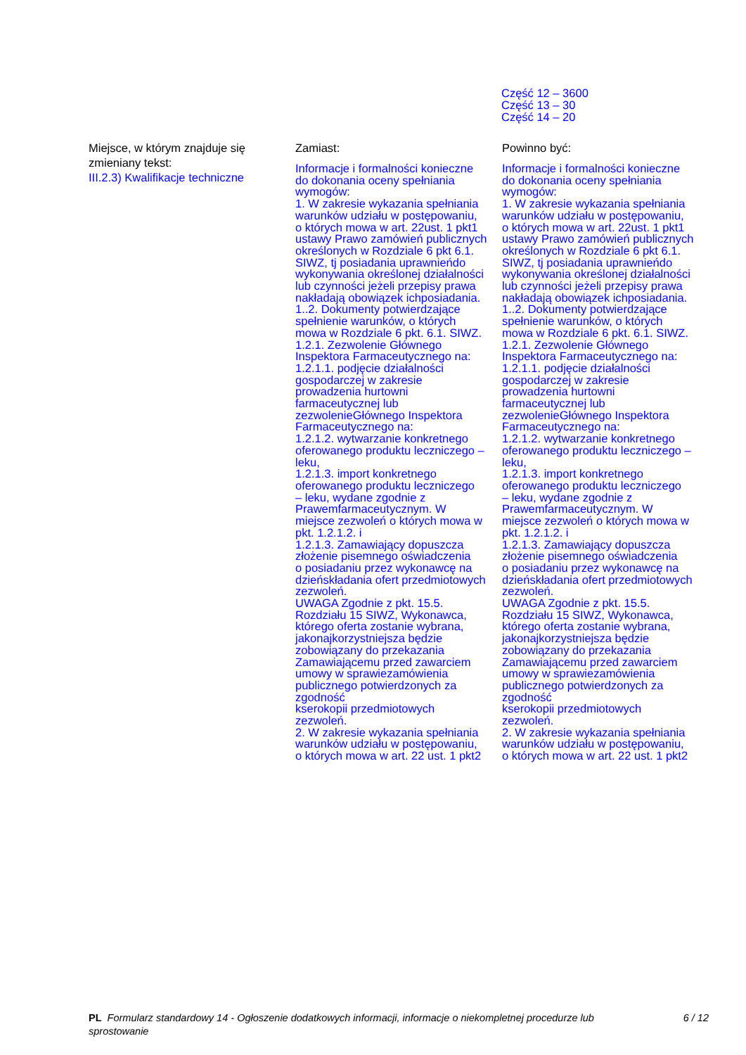Część 12 – 3600
Część 13 – 30
Część 14 – 20
Miejsce, w którym znajduje się zmieniany tekst:
III.2.3) Kwalifikacje techniczne
Zamiast:
Informacje i formalności konieczne
do dokonania oceny spełniania
wymogów:
1. W zakresie wykazania spełniania
warunków udziału w postępowaniu,
o których mowa w art. 22ust. 1 pkt1
ustawy Prawo zamówień publicznych
określonych w Rozdziale 6 pkt 6.1.
SIWZ, tj posiadania uprawnieńdo
wykonywania określonej działalności
lub czynności jeżeli przepisy prawa
nakładają obowiązek ichposiadania.
1..2. Dokumenty potwierdzające
spełnienie warunków, o których
mowa w Rozdziale 6 pkt. 6.1. SIWZ.
1.2.1. Zezwolenie Głównego
Inspektora Farmaceutycznego na:
1.2.1.1. podjęcie działalności
gospodarczej w zakresie
prowadzenia hurtowni
farmaceutycznej lub
zezwolenieGłównego Inspektora
Farmaceutycznego na:
1.2.1.2. wytwarzanie konkretnego
oferowanego produktu leczniczego –
leku,
1.2.1.3. import konkretnego
oferowanego produktu leczniczego
– leku, wydane zgodnie z
Prawemfarmaceutycznym. W
miejsce zezwoleń o których mowa w
pkt. 1.2.1.2. i
1.2.1.3. Zamawiający dopuszcza
złożenie pisemnego oświadczenia
o posiadaniu przez wykonawcę na
dzieńskładania ofert przedmiotowych
zezwoleń.
UWAGA Zgodnie z pkt. 15.5.
Rozdziału 15 SIWZ, Wykonawca,
którego oferta zostanie wybrana,
jakonajkorzystniejsza będzie
zobowiązany do przekazania
Zamawiającemu przed zawarciem
umowy w sprawiezamówienia
publicznego potwierdzonych za
zgodność
kserokopii przedmiotowych
zezwoleń.
2. W zakresie wykazania spełniania
warunków udziału w postępowaniu,
o których mowa w art. 22 ust. 1 pkt2
Powinno być:
Informacje i formalności konieczne
do dokonania oceny spełniania
wymogów:
1. W zakresie wykazania spełniania
warunków udziału w postępowaniu,
o których mowa w art. 22ust. 1 pkt1
ustawy Prawo zamówień publicznych
określonych w Rozdziale 6 pkt 6.1.
SIWZ, tj posiadania uprawnieńdo
wykonywania określonej działalności
lub czynności jeżeli przepisy prawa
nakładają obowiązek ichposiadania.
1..2. Dokumenty potwierdzające
spełnienie warunków, o których
mowa w Rozdziale 6 pkt. 6.1. SIWZ.
1.2.1. Zezwolenie Głównego
Inspektora Farmaceutycznego na:
1.2.1.1. podjęcie działalności
gospodarczej w zakresie
prowadzenia hurtowni
farmaceutycznej lub
zezwolenieGłównego Inspektora
Farmaceutycznego na:
1.2.1.2. wytwarzanie konkretnego
oferowanego produktu leczniczego –
leku,
1.2.1.3. import konkretnego
oferowanego produktu leczniczego
– leku, wydane zgodnie z
Prawemfarmaceutycznym. W
miejsce zezwoleń o których mowa w
pkt. 1.2.1.2. i
1.2.1.3. Zamawiający dopuszcza
złożenie pisemnego oświadczenia
o posiadaniu przez wykonawcę na
dzieńskładania ofert przedmiotowych
zezwoleń.
UWAGA Zgodnie z pkt. 15.5.
Rozdziału 15 SIWZ, Wykonawca,
którego oferta zostanie wybrana,
jakonajkorzystniejsza będzie
zobowiązany do przekazania
Zamawiającemu przed zawarciem
umowy w sprawiezamówienia
publicznego potwierdzonych za
zgodność
kserokopii przedmiotowych
zezwoleń.
2. W zakresie wykazania spełniania
warunków udziału w postępowaniu,
o których mowa w art. 22 ust. 1 pkt2
PL Formularz standardowy 14 - Ogłoszenie dodatkowych informacji, informacje o niekompletnej procedurze lub sprostowanie
6 / 12